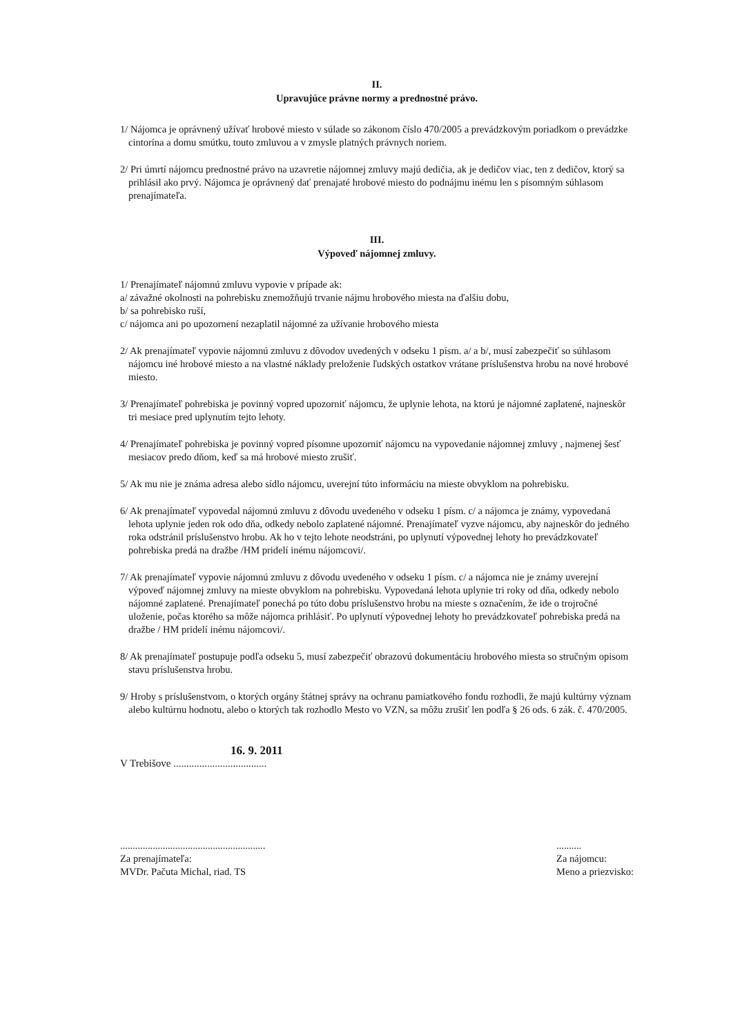II.
Upravujúce právne normy a prednostné právo.
1/ Nájomca je oprávnený užívať hrobové miesto v súlade so zákonom číslo 470/2005 a prevádzkovým poriadkom o prevádzke cintorína a domu smútku, touto zmluvou a v zmysle platných právnych noriem.
2/ Pri úmrtí nájomcu prednostné právo na uzavretie nájomnej zmluvy majú dedičia, ak je dedičov viac, ten z dedičov, ktorý sa prihlásil ako prvý. Nájomca je oprávnený dať prenajaté hrobové miesto do podnájmu inému len s písomným súhlasom prenajímateľa.
III.
Výpoveď nájomnej zmluvy.
1/ Prenajímateľ nájomnú zmluvu vypovie v prípade ak:
a/ závažné okolnosti na pohrebisku znemožňujú trvanie nájmu hrobového miesta na ďalšiu dobu,
b/ sa pohrebisko ruší,
c/ nájomca ani po upozornení nezaplatil nájomné za užívanie hrobového miesta
2/ Ak prenajímateľ vypovie nájomnú zmluvu z dôvodov uvedených v odseku 1 písm. a/ a b/, musí zabezpečiť so súhlasom nájomcu iné hrobové miesto a na vlastné náklady preloženie ľudských ostatkov vrátane príslušenstva hrobu na nové hrobové miesto.
3/ Prenajímateľ pohrebiska je povinný vopred upozorniť nájomcu, že uplynie lehota, na ktorú je nájomné zaplatené, najneskôr tri mesiace pred uplynutím tejto lehoty.
4/ Prenajímateľ pohrebiska je povinný vopred písomne upozorniť nájomcu na vypovedanie nájomnej zmluvy , najmenej šesť mesiacov predo dňom, keď sa má hrobové miesto zrušiť.
5/ Ak mu nie je známa adresa alebo sídlo nájomcu, uverejní túto informáciu na mieste obvyklom na pohrebisku.
6/ Ak prenajímateľ vypovedal nájomnú zmluvu z dôvodu uvedeného v odseku 1 písm. c/ a nájomca je známy, vypovedaná lehota uplynie jeden rok odo dňa, odkedy nebolo zaplatené nájomné. Prenajímateľ vyzve nájomcu, aby najneskôr do jedného roka odstránil príslušenstvo hrobu. Ak ho v tejto lehote neodstráni, po uplynutí výpovednej lehoty ho prevádzkovateľ pohrebiska predá na dražbe /HM pridelí inému nájomcovi/.
7/ Ak prenajímateľ vypovie nájomnú zmluvu z dôvodu uvedeného v odseku 1 písm. c/ a nájomca nie je známy uverejní výpoveď nájomnej zmluvy na mieste obvyklom na pohrebisku. Vypovedaná lehota uplynie tri roky od dňa, odkedy nebolo nájomné zaplatené. Prenajímateľ ponechá po túto dobu príslušenstvo hrobu na mieste s označením, že ide o trojročné uloženie, počas ktorého sa môže nájomca prihlásiť. Po uplynutí výpovednej lehoty ho prevádzkovateľ pohrebiska predá na dražbe / HM pridelí inému nájomcovi/.
8/ Ak prenajímateľ postupuje podľa odseku 5, musí zabezpečiť obrazovú dokumentáciu hrobového miesta so stručným opisom stavu príslušenstva hrobu.
9/ Hroby s príslušenstvom, o ktorých orgány štátnej správy na ochranu pamiatkového fondu rozhodli, že majú kultúrny význam alebo kultúrnu hodnotu, alebo o ktorých tak rozhodlo Mesto vo VZN, sa môžu zrušiť len podľa § 26 ods. 6 zák. č. 470/2005.
16. 9. 2011
V Trebišove ....................................
..........................................................
Za prenajímateľa:
MVDr. Pačuta Michal, riad. TS
..........
Za nájomcu:
Meno a priezvisko: